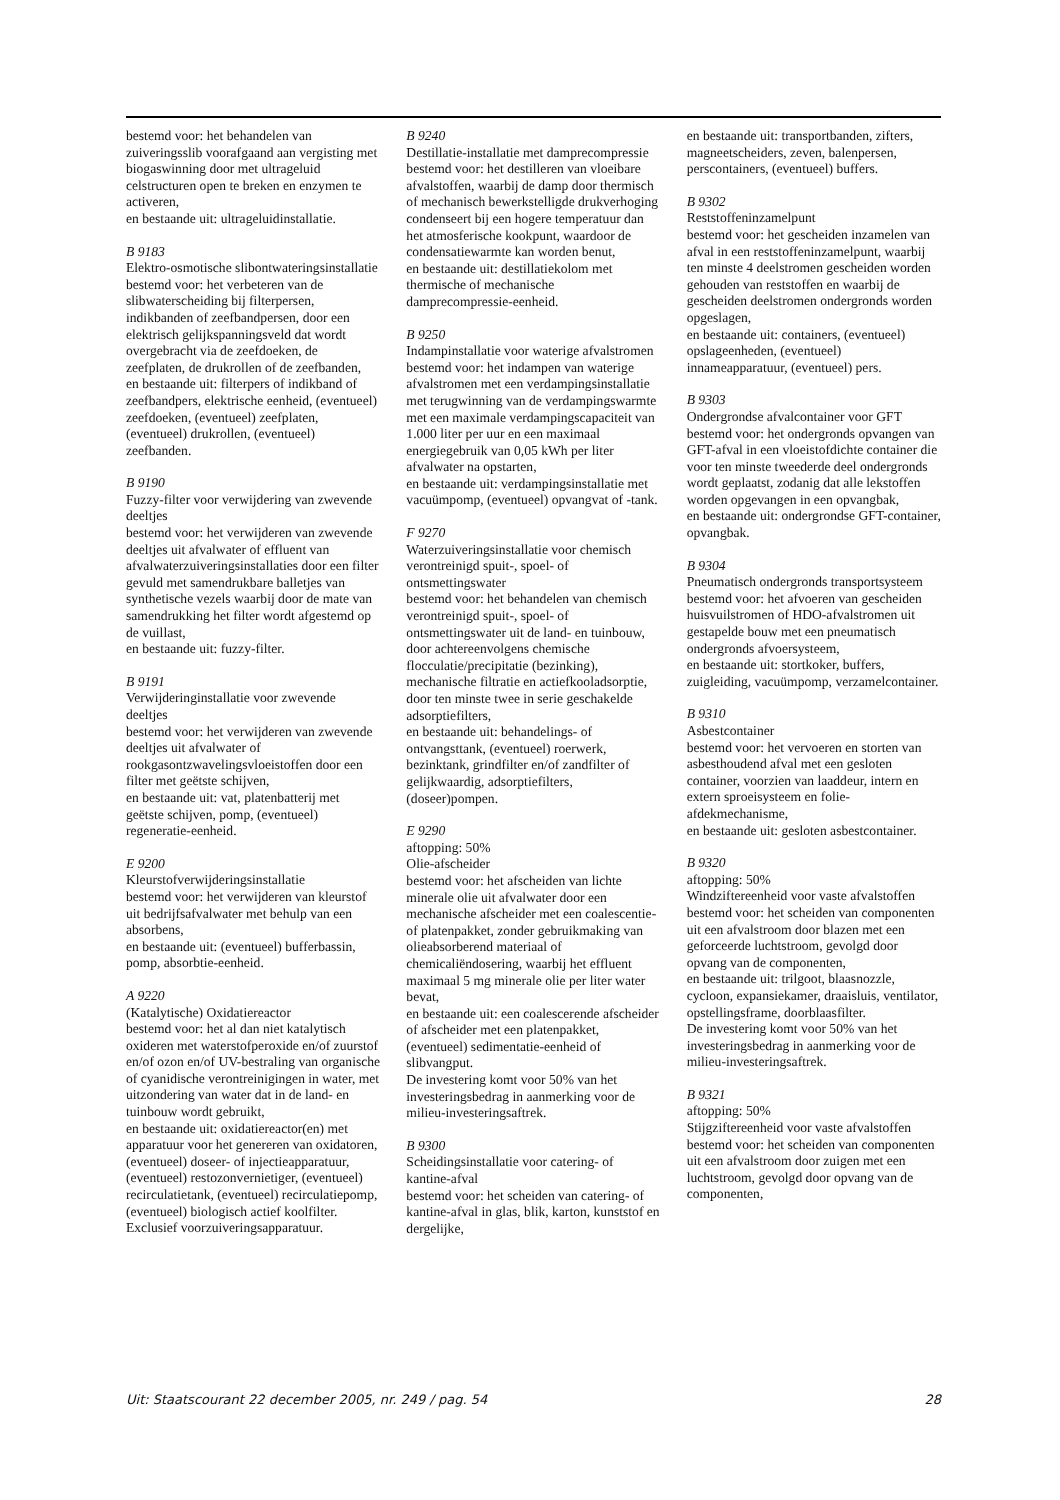bestemd voor: het behandelen van zuiveringsslib voorafgaand aan vergisting met biogaswinning door met ultrageluid celstructuren open te breken en enzymen te activeren,
en bestaande uit: ultrageluidinstallatie.
B 9183
Elektro-osmotische slibontwateringsinstallatie
bestemd voor: het verbeteren van de slibwaterscheiding bij filterpersen, indikbanden of zeefbandpersen, door een elektrisch gelijkspanningsveld dat wordt overgebracht via de zeefdoeken, de zeefplaten, de drukrollen of de zeefbanden,
en bestaande uit: filterpers of indikband of zeefbandpers, elektrische eenheid, (eventueel) zeefdoeken, (eventueel) zeefplaten, (eventueel) drukrollen, (eventueel) zeefbanden.
B 9190
Fuzzy-filter voor verwijdering van zwevende deeltjes
bestemd voor: het verwijderen van zwevende deeltjes uit afvalwater of effluent van afvalwaterzuiveringsinstallaties door een filter gevuld met samendrukbare balletjes van synthetische vezels waarbij door de mate van samendrukking het filter wordt afgestemd op de vuillast,
en bestaande uit: fuzzy-filter.
B 9191
Verwijderinginstallatie voor zwevende deeltjes
bestemd voor: het verwijderen van zwevende deeltjes uit afvalwater of rookgasontzwavelingsvloeistoffen door een filter met geëtste schijven,
en bestaande uit: vat, platenbatterij met geëtste schijven, pomp, (eventueel) regeneratie-eenheid.
E 9200
Kleurstofverwijderingsinstallatie
bestemd voor: het verwijderen van kleurstof uit bedrijfsafvalwater met behulp van een absorbens,
en bestaande uit: (eventueel) bufferbassin, pomp, absorbtie-eenheid.
A 9220
(Katalytische) Oxidatiereactor
bestemd voor: het al dan niet katalytisch oxideren met waterstofperoxide en/of zuurstof en/of ozon en/of UV-bestraling van organische of cyanidische verontreinigingen in water, met uitzondering van water dat in de land- en tuinbouw wordt gebruikt,
en bestaande uit: oxidatiereactor(en) met apparatuur voor het genereren van oxidatoren, (eventueel) doseer- of injectieapparatuur, (eventueel) restozonvernietiger, (eventueel) recirculatietank, (eventueel) recirculatiepomp, (eventueel) biologisch actief koolfilter.
Exclusief voorzuiveringsapparatuur.
B 9240
Destillatie-installatie met damprecompressie
bestemd voor: het destilleren van vloeibare afvalstoffen, waarbij de damp door thermisch of mechanisch bewerkstelligde drukverhoging condenseert bij een hogere temperatuur dan het atmosferische kookpunt, waardoor de condensatiewarmte kan worden benut,
en bestaande uit: destillatiekolom met thermische of mechanische damprecompressie-eenheid.
B 9250
Indampinstallatie voor waterige afvalstromen
bestemd voor: het indampen van waterige afvalstromen met een verdampingsinstallatie met terugwinning van de verdampingswarmte met een maximale verdampingscapaciteit van 1.000 liter per uur en een maximaal energiegebruik van 0,05 kWh per liter afvalwater na opstarten,
en bestaande uit: verdampingsinstallatie met vacuümpomp, (eventueel) opvangvat of -tank.
F 9270
Waterzuiveringsinstallatie voor chemisch verontreinigd spuit-, spoel- of ontsmettingswater
bestemd voor: het behandelen van chemisch verontreinigd spuit-, spoel- of ontsmettingswater uit de land- en tuinbouw, door achtereenvolgens chemische flocculatie/precipitatie (bezinking), mechanische filtratie en actiefkooladsorptie, door ten minste twee in serie geschakelde adsorptiefilters,
en bestaande uit: behandelings- of ontvangsttank, (eventueel) roerwerk, bezinktank, grindfilter en/of zandfilter of gelijkwaardig, adsorptiefilters, (doseer)pompen.
E 9290
aftopping: 50%
Olie-afscheider
bestemd voor: het afscheiden van lichte minerale olie uit afvalwater door een mechanische afscheider met een coalescentie- of platenpakket, zonder gebruikmaking van olieabsorberend materiaal of chemicaliëndosering, waarbij het effluent maximaal 5 mg minerale olie per liter water bevat,
en bestaande uit: een coalescerende afscheider of afscheider met een platenpakket, (eventueel) sedimentatie-eenheid of slibvangput.
De investering komt voor 50% van het investeringsbedrag in aanmerking voor de milieu-investeringsaftrek.
B 9300
Scheidingsinstallatie voor catering- of kantine-afval
bestemd voor: het scheiden van catering- of kantine-afval in glas, blik, karton, kunststof en dergelijke,
en bestaande uit: transportbanden, zifters, magneetscheiders, zeven, balenpersen, perscontainers, (eventueel) buffers.
B 9302
Reststoffeninzamelpunt
bestemd voor: het gescheiden inzamelen van afval in een reststoffeninzamelpunt, waarbij ten minste 4 deelstromen gescheiden worden gehouden van reststoffen en waarbij de gescheiden deelstromen ondergronds worden opgeslagen,
en bestaande uit: containers, (eventueel) opslageenheden, (eventueel) innameapparatuur, (eventueel) pers.
B 9303
Ondergrondse afvalcontainer voor GFT
bestemd voor: het ondergronds opvangen van GFT-afval in een vloeistofdichte container die voor ten minste tweederde deel ondergronds wordt geplaatst, zodanig dat alle lekstoffen worden opgevangen in een opvangbak,
en bestaande uit: ondergrondse GFT-container, opvangbak.
B 9304
Pneumatisch ondergronds transportsysteem
bestemd voor: het afvoeren van gescheiden huisvuilstromen of HDO-afvalstromen uit gestapelde bouw met een pneumatisch ondergronds afvoersysteem,
en bestaande uit: stortkoker, buffers, zuigleiding, vacuümpomp, verzamelcontainer.
B 9310
Asbestcontainer
bestemd voor: het vervoeren en storten van asbesthoudend afval met een gesloten container, voorzien van laaddeur, intern en extern sproeisysteem en folie-afdekmechanisme,
en bestaande uit: gesloten asbestcontainer.
B 9320
aftopping: 50%
Windziftereenheid voor vaste afvalstoffen
bestemd voor: het scheiden van componenten uit een afvalstroom door blazen met een geforceerde luchtstroom, gevolgd door opvang van de componenten,
en bestaande uit: trilgoot, blaasnozzle, cycloon, expansiekamer, draaisluis, ventilator, opstellingsframe, doorblaasfilter.
De investering komt voor 50% van het investeringsbedrag in aanmerking voor de milieu-investeringsaftrek.
B 9321
aftopping: 50%
Stijgziftereenheid voor vaste afvalstoffen
bestemd voor: het scheiden van componenten uit een afvalstroom door zuigen met een luchtstroom, gevolgd door opvang van de componenten,
Uit: Staatscourant 22 december 2005, nr. 249 / pag. 54 28